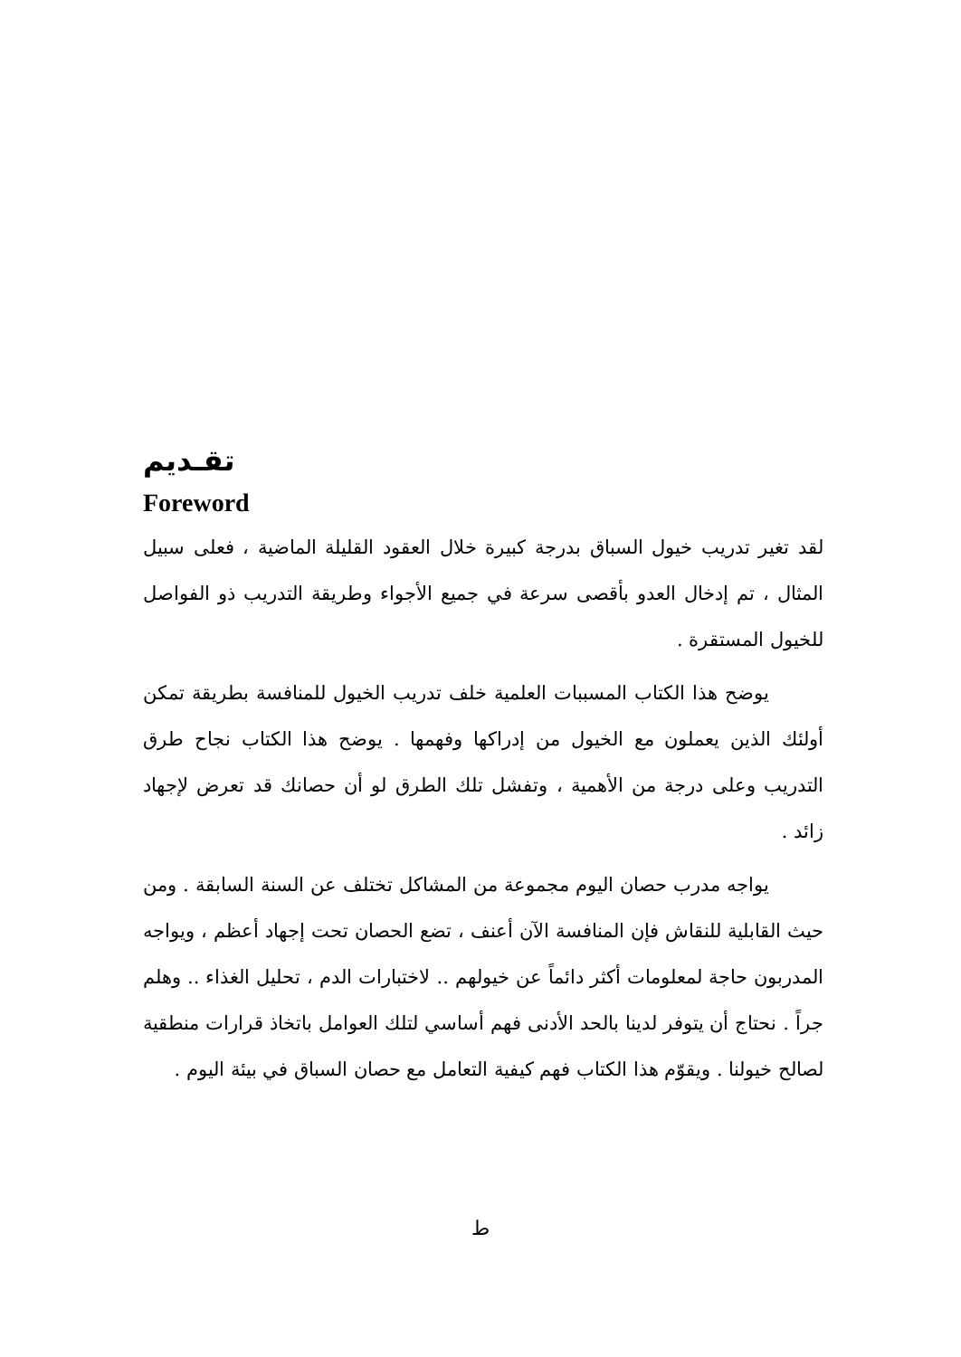تقـديم
Foreword
لقد تغير تدريب خيول السباق بدرجة كبيرة خلال العقود القليلة الماضية ، فعلى سبيل المثال ، تم إدخال العدو بأقصى سرعة في جميع الأجواء وطريقة التدريب ذو الفواصل للخيول المستقرة .
يوضح هذا الكتاب المسببات العلمية خلف تدريب الخيول للمنافسة بطريقة تمكن أولئك الذين يعملون مع الخيول من إدراكها وفهمها . يوضح هذا الكتاب نجاح طرق التدريب وعلى درجة من الأهمية ، وتفشل تلك الطرق لو أن حصانك قد تعرض لإجهاد زائد .
يواجه مدرب حصان اليوم مجموعة من المشاكل تختلف عن السنة السابقة . ومن حيث القابلية للنقاش فإن المنافسة الآن أعنف ، تضع الحصان تحت إجهاد أعظم ، ويواجه المدربون حاجة لمعلومات أكثر دائماً عن خيولهم .. لاختبارات الدم ، تحليل الغذاء .. وهلم جراً . نحتاج أن يتوفر لدينا بالحد الأدنى فهم أساسي لتلك العوامل باتخاذ قرارات منطقية لصالح خيولنا . ويقوّم هذا الكتاب فهم كيفية التعامل مع حصان السباق في بيئة اليوم .
ط